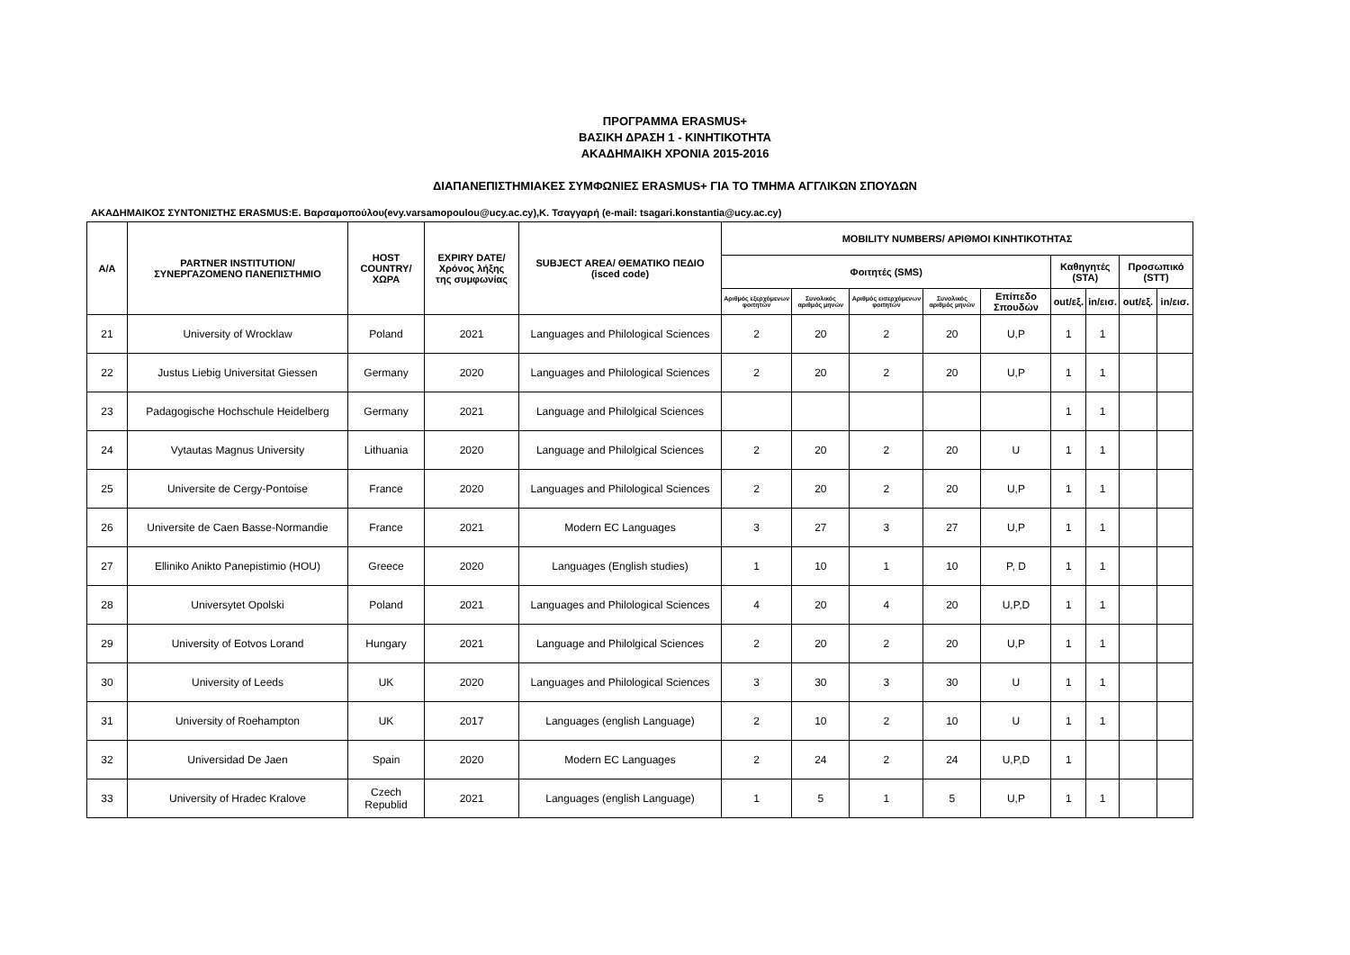ΠΡΟΓΡΑΜΜΑ ERASMUS+
ΒΑΣΙΚΗ ΔΡΑΣΗ 1 - ΚΙΝΗΤΙΚΟΤΗΤΑ
ΑΚΑΔΗΜΑΙΚΗ ΧΡΟΝΙΑ 2015-2016
ΔΙΑΠΑΝΕΠΙΣΤΗΜΙΑΚΕΣ ΣΥΜΦΩΝΙΕΣ ERASMUS+ ΓΙΑ ΤΟ ΤΜΗΜΑ ΑΓΓΛΙΚΩΝ ΣΠΟΥΔΩΝ
ΑΚΑΔΗΜΑΙΚΟΣ ΣΥΝΤΟΝΙΣΤΗΣ ERASMUS:Ε. Βαρσαμοπούλου(evy.varsamopoulou@ucy.ac.cy),Κ. Τσαγγαρή (e-mail: tsagari.konstantia@ucy.ac.cy)
| A/A | PARTNER INSTITUTION/ ΣΥΝΕΡΓΑΖΟΜΕΝΟ ΠΑΝΕΠΙΣΤΗΜΙΟ | HOST COUNTRY/ ΧΩΡΑ | EXPIRY DATE/ Χρόνος λήξης της συμφωνίας | SUBJECT AREA/ ΘΕΜΑΤΙΚΟ ΠΕΔΙΟ (isced code) | MOBILITY NUMBERS/ ΑΡΙΘΜΟΙ ΚΙΝΗΤΙΚΟΤΗΤΑΣ | | | | | | | | |
| --- | --- | --- | --- | --- | --- | --- | --- | --- | --- | --- | --- | --- | --- |
| | | | | | Φοιτητές (SMS) | | | | | Καθηγητές (STA) | | Προσωπικό (STT) | |
| | | | | | Αριθμός εξερχόμενων φοιτητών | Συνολικός αριθμός μηνών | Αριθμός εισερχόμενων φοιτητών | Συνολικός αριθμός μηνών | Επίπεδο Σπουδών | out/εξ. | in/εισ. | out/εξ. | in/εισ. |
| 21 | University of Wrocklaw | Poland | 2021 | Languages and Philological Sciences | 2 | 20 | 2 | 20 | U,P | 1 | 1 | | |
| 22 | Justus Liebig Universitat Giessen | Germany | 2020 | Languages and Philological Sciences | 2 | 20 | 2 | 20 | U,P | 1 | 1 | | |
| 23 | Padagogische Hochschule Heidelberg | Germany | 2021 | Language and Philolgical Sciences | | | | | | 1 | 1 | | |
| 24 | Vytautas Magnus University | Lithuania | 2020 | Language and Philolgical Sciences | 2 | 20 | 2 | 20 | U | 1 | 1 | | |
| 25 | Universite de Cergy-Pontoise | France | 2020 | Languages and Philological Sciences | 2 | 20 | 2 | 20 | U,P | 1 | 1 | | |
| 26 | Universite de Caen Basse-Normandie | France | 2021 | Modern EC Languages | 3 | 27 | 3 | 27 | U,P | 1 | 1 | | |
| 27 | Elliniko Anikto Panepistimio (HOU) | Greece | 2020 | Languages (English studies) | 1 | 10 | 1 | 10 | P, D | 1 | 1 | | |
| 28 | Universytet Opolski | Poland | 2021 | Languages and Philological Sciences | 4 | 20 | 4 | 20 | U,P,D | 1 | 1 | | |
| 29 | University of Eotvos Lorand | Hungary | 2021 | Language and Philolgical Sciences | 2 | 20 | 2 | 20 | U,P | 1 | 1 | | |
| 30 | University of Leeds | UK | 2020 | Languages and Philological Sciences | 3 | 30 | 3 | 30 | U | 1 | 1 | | |
| 31 | University of Roehampton | UK | 2017 | Languages (english Language) | 2 | 10 | 2 | 10 | U | 1 | 1 | | |
| 32 | Universidad De Jaen | Spain | 2020 | Modern EC Languages | 2 | 24 | 2 | 24 | U,P,D | 1 | | | |
| 33 | University of Hradec Kralove | Czech Republid | 2021 | Languages (english Language) | 1 | 5 | 1 | 5 | U,P | 1 | 1 | | |